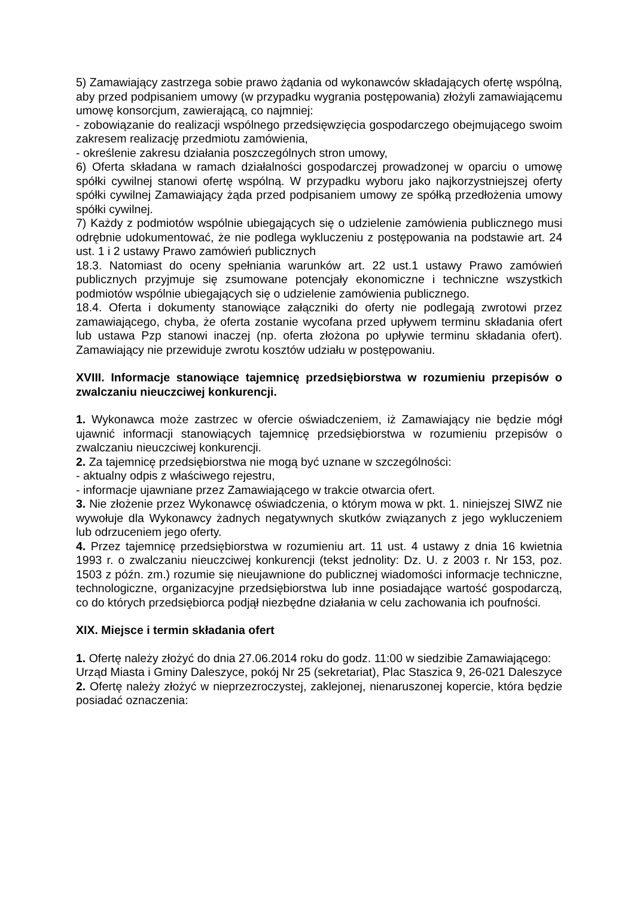5) Zamawiający zastrzega sobie prawo żądania od wykonawców składających ofertę wspólną, aby przed podpisaniem umowy (w przypadku wygrania postępowania) złożyli zamawiającemu umowę konsorcjum, zawierającą, co najmniej:
- zobowiązanie do realizacji wspólnego przedsięwzięcia gospodarczego obejmującego swoim zakresem realizację przedmiotu zamówienia,
- określenie zakresu działania poszczególnych stron umowy,
6) Oferta składana w ramach działalności gospodarczej prowadzonej w oparciu o umowę spółki cywilnej stanowi ofertę wspólną. W przypadku wyboru jako najkorzystniejszej oferty spółki cywilnej Zamawiający żąda przed podpisaniem umowy ze spółką przedłożenia umowy spółki cywilnej.
7) Każdy z podmiotów wspólnie ubiegających się o udzielenie zamówienia publicznego musi odrębnie udokumentować, że nie podlega wykluczeniu z postępowania na podstawie art. 24 ust. 1 i 2 ustawy Prawo zamówień publicznych
18.3. Natomiast do oceny spełniania warunków art. 22 ust.1 ustawy Prawo zamówień publicznych przyjmuje się zsumowane potencjały ekonomiczne i techniczne wszystkich podmiotów wspólnie ubiegających się o udzielenie zamówienia publicznego.
18.4. Oferta i dokumenty stanowiące załączniki do oferty nie podlegają zwrotowi przez zamawiającego, chyba, że oferta zostanie wycofana przed upływem terminu składania ofert lub ustawa Pzp stanowi inaczej (np. oferta złożona po upływie terminu składania ofert). Zamawiający nie przewiduje zwrotu kosztów udziału w postępowaniu.
XVIII. Informacje stanowiące tajemnicę przedsiębiorstwa w rozumieniu przepisów o zwalczaniu nieuczciwej konkurencji.
1. Wykonawca może zastrzec w ofercie oświadczeniem, iż Zamawiający nie będzie mógł ujawnić informacji stanowiących tajemnicę przedsiębiorstwa w rozumieniu przepisów o zwalczaniu nieuczciwej konkurencji.
2. Za tajemnicę przedsiębiorstwa nie mogą być uznane w szczególności:
- aktualny odpis z właściwego rejestru,
- informacje ujawniane przez Zamawiającego w trakcie otwarcia ofert.
3. Nie złożenie przez Wykonawcę oświadczenia, o którym mowa w pkt. 1. niniejszej SIWZ nie wywołuje dla Wykonawcy żadnych negatywnych skutków związanych z jego wykluczeniem lub odrzuceniem jego oferty.
4. Przez tajemnicę przedsiębiorstwa w rozumieniu art. 11 ust. 4 ustawy z dnia 16 kwietnia 1993 r. o zwalczaniu nieuczciwej konkurencji (tekst jednolity: Dz. U. z 2003 r. Nr 153, poz. 1503 z późn. zm.) rozumie się nieujawnione do publicznej wiadomości informacje techniczne, technologiczne, organizacyjne przedsiębiorstwa lub inne posiadające wartość gospodarczą, co do których przedsiębiorca podjął niezbędne działania w celu zachowania ich poufności.
XIX. Miejsce i termin składania ofert
1. Ofertę należy złożyć do dnia 27.06.2014 roku do godz. 11:00 w siedzibie Zamawiającego:
Urząd Miasta i Gminy Daleszyce, pokój Nr 25 (sekretariat), Plac Staszica 9, 26-021 Daleszyce
2. Ofertę należy złożyć w nieprzezroczystej, zaklejonej, nienaruszonej kopercie, która będzie posiadać oznaczenia: